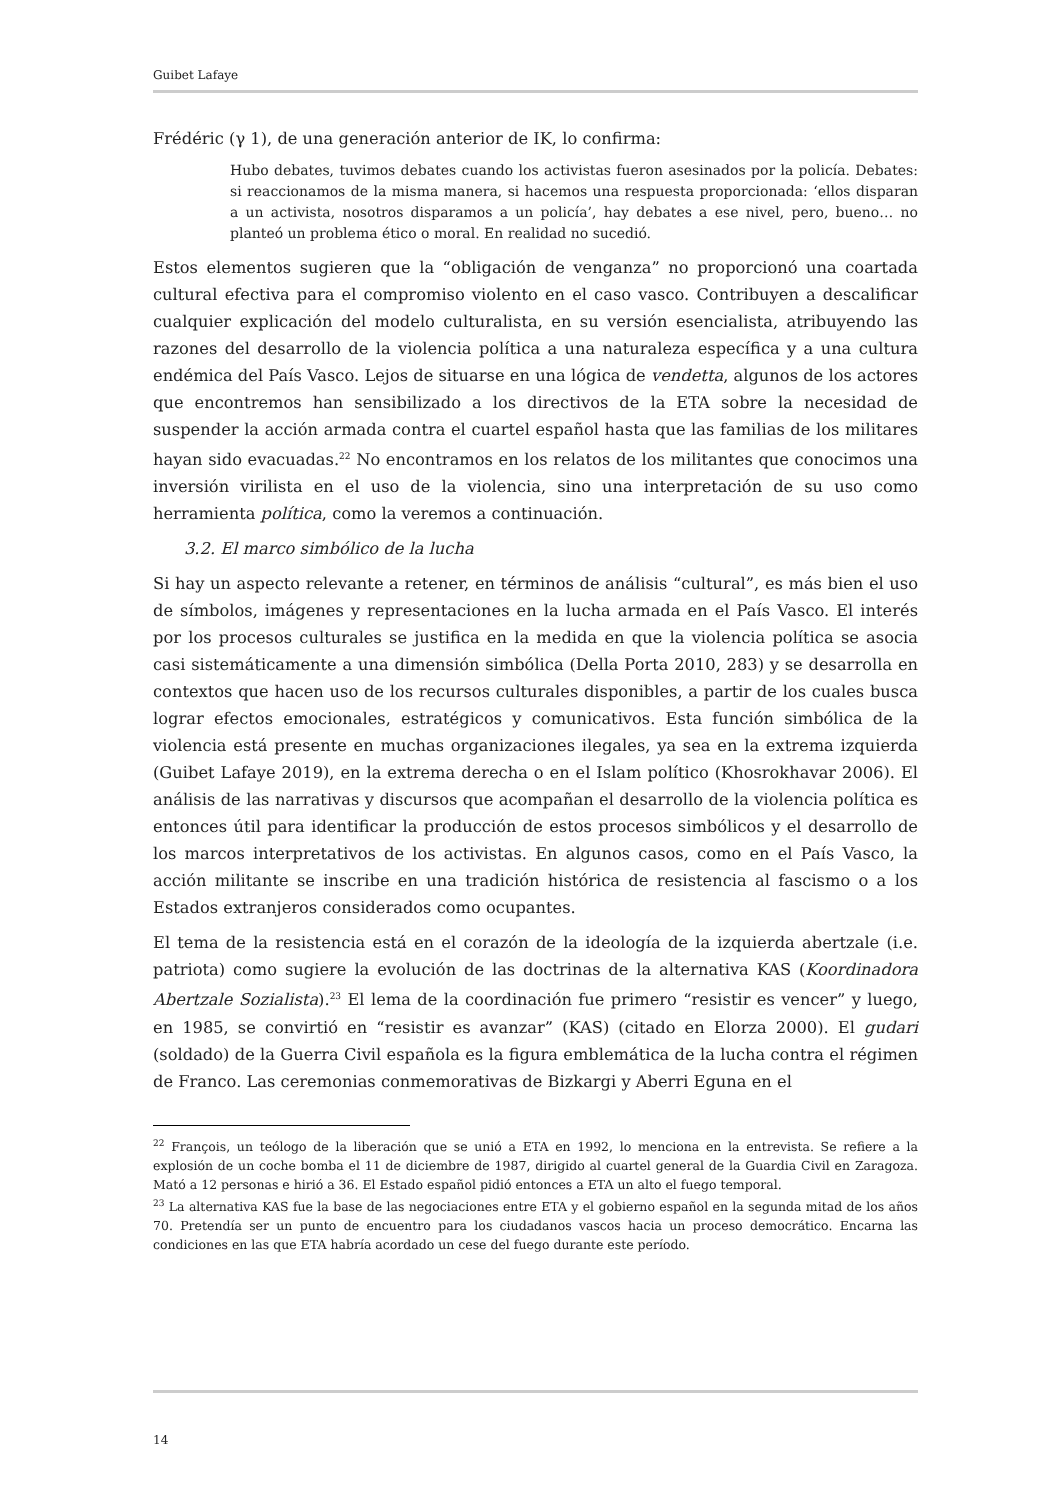Guibet Lafaye
Frédéric (γ 1), de una generación anterior de IK, lo confirma:
Hubo debates, tuvimos debates cuando los activistas fueron asesinados por la policía. Debates: si reaccionamos de la misma manera, si hacemos una respuesta proporcionada: ‘ellos disparan a un activista, nosotros disparamos a un policía’, hay debates a ese nivel, pero, bueno… no planteó un problema ético o moral. En realidad no sucedió.
Estos elementos sugieren que la “obligación de venganza” no proporcionó una coartada cultural efectiva para el compromiso violento en el caso vasco. Contribuyen a descalificar cualquier explicación del modelo culturalista, en su versión esencialista, atribuyendo las razones del desarrollo de la violencia política a una naturaleza específica y a una cultura endémica del País Vasco. Lejos de situarse en una lógica de vendetta, algunos de los actores que encontremos han sensibilizado a los directivos de la ETA sobre la necesidad de suspender la acción armada contra el cuartel español hasta que las familias de los militares hayan sido evacuadas.<sup>22</sup> No encontramos en los relatos de los militantes que conocimos una inversión virilista en el uso de la violencia, sino una interpretación de su uso como herramienta política, como la veremos a continuación.
3.2. El marco simbólico de la lucha
Si hay un aspecto relevante a retener, en términos de análisis “cultural”, es más bien el uso de símbolos, imágenes y representaciones en la lucha armada en el País Vasco. El interés por los procesos culturales se justifica en la medida en que la violencia política se asocia casi sistemáticamente a una dimensión simbólica (Della Porta 2010, 283) y se desarrolla en contextos que hacen uso de los recursos culturales disponibles, a partir de los cuales busca lograr efectos emocionales, estratégicos y comunicativos. Esta función simbólica de la violencia está presente en muchas organizaciones ilegales, ya sea en la extrema izquierda (Guibet Lafaye 2019), en la extrema derecha o en el Islam político (Khosrokhavar 2006). El análisis de las narrativas y discursos que acompañan el desarrollo de la violencia política es entonces útil para identificar la producción de estos procesos simbólicos y el desarrollo de los marcos interpretativos de los activistas. En algunos casos, como en el País Vasco, la acción militante se inscribe en una tradición histórica de resistencia al fascismo o a los Estados extranjeros considerados como ocupantes.
El tema de la resistencia está en el corazón de la ideología de la izquierda abertzale (i.e. patriota) como sugiere la evolución de las doctrinas de la alternativa KAS (Koordinadora Abertzale Sozialista).<sup>23</sup> El lema de la coordinación fue primero “resistir es vencer” y luego, en 1985, se convirtió en “resistir es avanzar” (KAS) (citado en Elorza 2000). El gudari (soldado) de la Guerra Civil española es la figura emblemática de la lucha contra el régimen de Franco. Las ceremonias conmemorativas de Bizkargi y Aberri Eguna en el
<sup>22</sup> François, un teólogo de la liberación que se unió a ETA en 1992, lo menciona en la entrevista. Se refiere a la explosión de un coche bomba el 11 de diciembre de 1987, dirigido al cuartel general de la Guardia Civil en Zaragoza. Mató a 12 personas e hirió a 36. El Estado español pidió entonces a ETA un alto el fuego temporal.
<sup>23</sup> La alternativa KAS fue la base de las negociaciones entre ETA y el gobierno español en la segunda mitad de los años 70. Pretendía ser un punto de encuentro para los ciudadanos vascos hacia un proceso democrático. Encarna las condiciones en las que ETA habría acordado un cese del fuego durante este período.
14